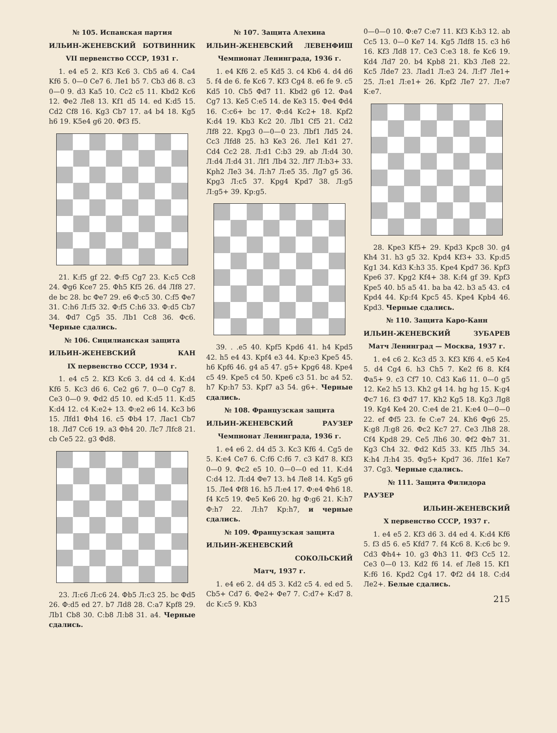№ 105. Испанская партия
ИЛЬИН-ЖЕНЕВСКИЙ БОТВИННИК
VII первенство СССР, 1931 г.
1. e4 e5 2. Kf3 Kc6 3. Cb5 a6 4. Ca4 Kf6 5. 0—0 Ce7 6. Ле1 b5 7. Cb3 d6 8. c3 0—0 9. d3 Ka5 10. Cc2 c5 11. Kbd2 Kc6 12. Фе2 Ле8 13. Kf1 d5 14. ed K:d5 15. Cd2 Cf8 16. Kg3 Cb7 17. a4 b4 18. Kg5 h6 19. K5e4 g6 20. Фf3 f5.
21. K:f5 gf 22. Ф:f5 Cg7 23. K:c5 Cc8 24. Фg6 Kce7 25. Фh5 Kf5 26. d4 Лf8 27. de bc 28. bc Фе7 29. e6 Ф:c5 30. C:f5 Фе7 31. C:h6 Л:f5 32. Ф:f5 C:h6 33. Ф:d5 Cb7 34. Фd7 Cg5 35. Лb1 Cc8 36. Фc6. Черные сдались.
№ 106. Сицилианская защита
ИЛЬИН-ЖЕНЕВСКИЙ КАН
IX первенство СССР, 1934 г.
1. e4 c5 2. Kf3 Kc6 3. d4 cd 4. K:d4 Kf6 5. Kc3 d6 6. Ce2 g6 7. 0—0 Cg7 8. Ce3 0—0 9. Фd2 d5 10. ed K:d5 11. K:d5 K:d4 12. c4 K:e2+ 13. Ф:e2 e6 14. Kc3 b6 15. Лfd1 Фh4 16. c5 Фb4 17. Лac1 Cb7 18. Лd7 Cc6 19. a3 Фh4 20. Лc7 Лfc8 21. cb Ce5 22. g3 Фd8.
23. Л:c6 Л:c6 24. Фb5 Л:c3 25. bc Фd5 26. Ф:d5 ed 27. b7 Лd8 28. C:a7 Kpf8 29. Лb1 Cb8 30. C:b8 Л:b8 31. a4. Черные сдались.
№ 107. Защита Алехина
ИЛЬИН-ЖЕНЕВСКИЙ ЛЕВЕНФИШ
Чемпионат Ленинграда, 1936 г.
1. e4 Kf6 2. e5 Kd5 3. c4 Kb6 4. d4 d6 5. f4 de 6. fe Kc6 7. Kf3 Cg4 8. e6 fe 9. c5 Kd5 10. Cb5 Фd7 11. Kbd2 g6 12. Фa4 Cg7 13. Ke5 C:e5 14. de Ke3 15. Фe4 Фd4 16. C:c6+ bc 17. Ф:d4 Kc2+ 18. Kpf2 K:d4 19. Kb3 Kc2 20. Лb1 Cf5 21. Cd2 Лf8 22. Kpg3 0—0—0 23. Лbf1 Лd5 24. Cc3 Лfd8 25. h3 Ke3 26. Ле1 Kd1 27. Cd4 Cc2 28. Л:d1 C:b3 29. ab Л:d4 30. Л:d4 Л:d4 31. Лf1 Лb4 32. Лf7 Л:b3+ 33. Kph2 Ле3 34. Л:h7 Л:e5 35. Лg7 g5 36. Kpg3 Л:c5 37. Kpg4 Kpd7 38. Л:g5 Л:g5+ 39. Kp:g5.
39. . .e5 40. Kpf5 Kpd6 41. h4 Kpd5 42. h5 e4 43. Kpf4 e3 44. Kp:e3 Kpe5 45. h6 Kpf6 46. g4 a5 47. g5+ Kpg6 48. Kpe4 c5 49. Kpe5 c4 50. Kpe6 c3 51. bc a4 52. h7 Kp:h7 53. Kpf7 a3 54. g6+. Черные сдались.
№ 108. Французская защита
ИЛЬИН-ЖЕНЕВСКИЙ РАУЗЕР
Чемпионат Ленинграда, 1936 г.
1. e4 e6 2. d4 d5 3. Kc3 Kf6 4. Cg5 de 5. K:e4 Ce7 6. C:f6 C:f6 7. c3 Kd7 8. Kf3 0—0 9. Фc2 e5 10. 0—0—0 ed 11. K:d4 C:d4 12. Л:d4 Фе7 13. h4 Ле8 14. Kg5 g6 15. Ле4 Фf8 16. h5 Л:e4 17. Ф:e4 Фh6 18. f4 Kc5 19. Фe5 Ke6 20. hg Ф:g6 21. K:h7 Ф:h7 22. Л:h7 Kp:h7, и черные сдались.
№ 109. Французская защита
ИЛЬИН-ЖЕНЕВСКИЙ
СОКОЛЬСКИЙ
Матч, 1937 г.
1. e4 e6 2. d4 d5 3. Kd2 c5 4. ed ed 5. Cb5+ Cd7 6. Фe2+ Фe7 7. C:d7+ K:d7 8. dc K:c5 9. Kb3
0—0—0 10. Ф:e7 C:e7 11. Kf3 K:b3 12. ab Cc5 13. 0—0 Ke7 14. Kg5 Лdf8 15. c3 h6 16. Kf3 Лd8 17. Ce3 C:e3 18. fe Kc6 19. Kd4 Лd7 20. b4 Kpb8 21. Kb3 Ле8 22. Kc5 Лde7 23. Лad1 Л:e3 24. Л:f7 Ле1+ 25. Л:e1 Л:e1+ 26. Kpf2 Ле7 27. Л:e7 K:e7.
28. Kpe3 Kf5+ 29. Kpd3 Kpc8 30. g4 Kh4 31. h3 g5 32. Kpd4 Kf3+ 33. Kp:d5 Kg1 34. Kd3 K:h3 35. Kpe4 Kpd7 36. Kpf3 Kpe6 37. Kpg2 Kf4+ 38. K:f4 gf 39. Kpf3 Kpe5 40. b5 a5 41. ba ba 42. b3 a5 43. c4 Kpd4 44. Kp:f4 Kpc5 45. Kpe4 Kpb4 46. Kpd3. Черные сдались.
№ 110. Защита Каро-Канн
ИЛЬИН-ЖЕНЕВСКИЙ ЗУБАРЕВ
Матч Ленинград — Москва, 1937 г.
1. e4 c6 2. Kc3 d5 3. Kf3 Kf6 4. e5 Ke4 5. d4 Cg4 6. h3 Ch5 7. Ke2 f6 8. Kf4 Фa5+ 9. c3 Cf7 10. Cd3 Ka6 11. 0—0 g5 12. Ke2 h5 13. Kh2 g4 14. hg hg 15. K:g4 Фc7 16. f3 Фd7 17. Kh2 Kg5 18. Kg3 Лg8 19. Kg4 Ke4 20. C:e4 de 21. K:e4 0—0—0 22. ef Фf5 23. fe C:e7 24. Kh6 Фg6 25. K:g8 Л:g8 26. Фc2 Kc7 27. Ce3 Лh8 28. Cf4 Kpd8 29. Ce5 Лh6 30. Фf2 Фh7 31. Kg3 Ch4 32. Фd2 Kd5 33. Kf5 Лh5 34. K:h4 Л:h4 35. Фg5+ Kpd7 36. Лfe1 Ke7 37. Cg3. Черные сдались.
№ 111. Защита Филидора
РАУЗЕР
ИЛЬИН-ЖЕНЕВСКИЙ
X первенство СССР, 1937 г.
1. e4 e5 2. Kf3 d6 3. d4 ed 4. K:d4 Kf6 5. f3 d5 6. e5 Kfd7 7. f4 Kc6 8. K:c6 bc 9. Cd3 Фh4+ 10. g3 Фh3 11. Фf3 Cc5 12. Ce3 0—0 13. Kd2 f6 14. ef Ле8 15. Kf1 K:f6 16. Kpd2 Cg4 17. Фf2 d4 18. C:d4 Ле2+. Белые сдались.
215